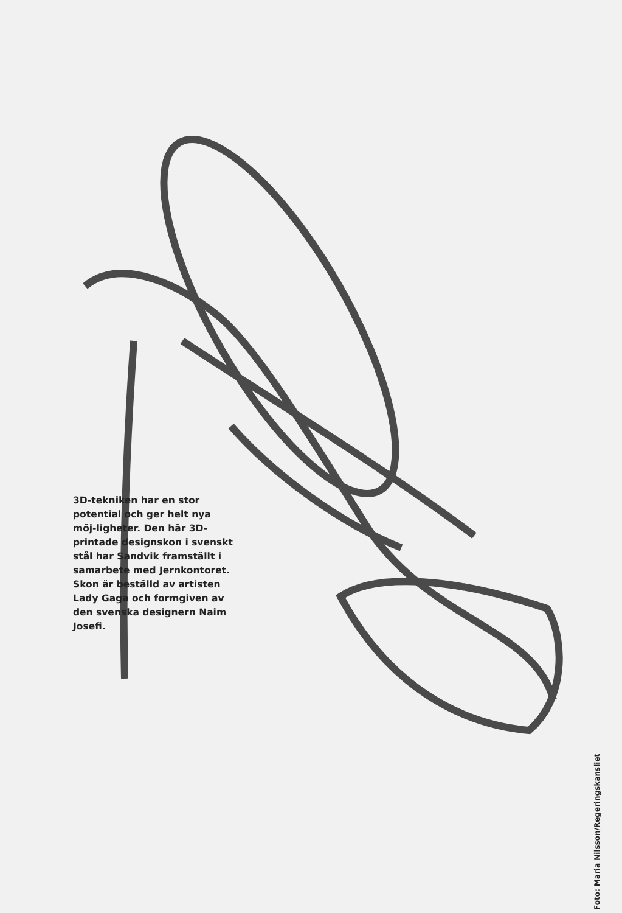3D-tekniken har en stor potential och ger helt nya möj-ligheter. Den här 3D-printade designskon i svenskt stål har Sandvik framställt i samarbete med Jernkontoret. Skon är beställd av artisten Lady Gaga och formgiven av den svenska designern Naim Josefi.
Foto: Maria Nilsson/Regeringskansliet